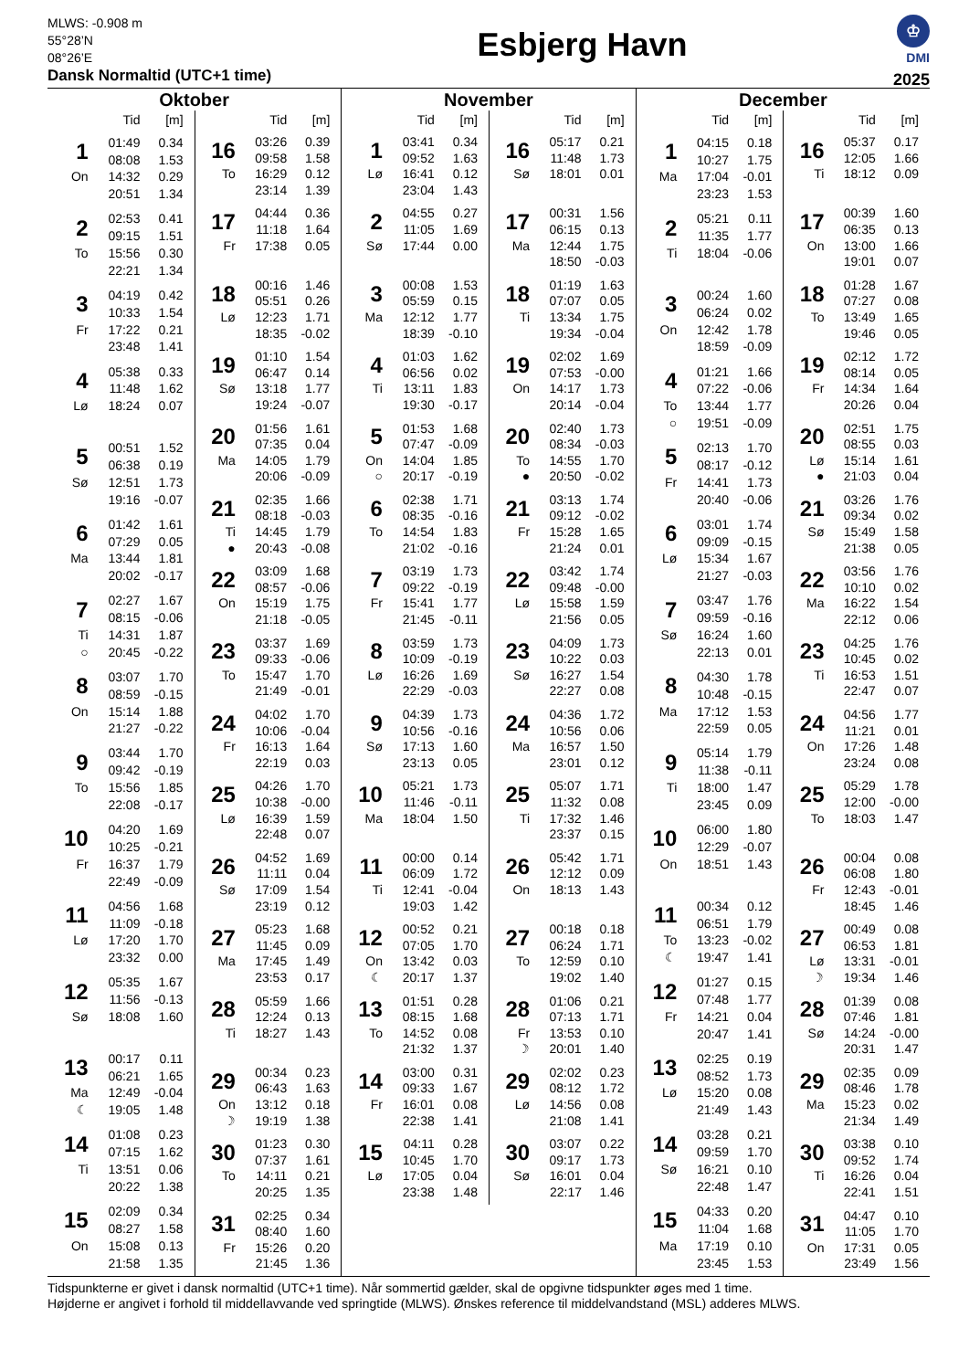MLWS: -0.908 m
55°28’N
08°26’E
Dansk Normaltid (UTC+1 time)
Esbjerg Havn
♔
DMI
2025
Oktober
| | Tid | [m] |
| --- | --- | --- |
| 1 | 01:49 | 0.34 |
| | 08:08 | 1.53 |
| On | 14:32 | 0.29 |
| | 20:51 | 1.34 |
| 2 | 02:53 | 0.41 |
| | 09:15 | 1.51 |
| To | 15:56 | 0.30 |
| | 22:21 | 1.34 |
| 3 | 04:19 | 0.42 |
| | 10:33 | 1.54 |
| Fr | 17:22 | 0.21 |
| | 23:48 | 1.41 |
| 4 | 05:38 | 0.33 |
| | 11:48 | 1.62 |
| Lø | 18:24 | 0.07 |
| 5 | 00:51 | 1.52 |
| | 06:38 | 0.19 |
| Sø | 12:51 | 1.73 |
| | 19:16 | -0.07 |
| 6 | 01:42 | 1.61 |
| | 07:29 | 0.05 |
| Ma | 13:44 | 1.81 |
| | 20:02 | -0.17 |
| 7 | 02:27 | 1.67 |
| | 08:15 | -0.06 |
| Ti | 14:31 | 1.87 |
| ○ | 20:45 | -0.22 |
| 8 | 03:07 | 1.70 |
| | 08:59 | -0.15 |
| On | 15:14 | 1.88 |
| | 21:27 | -0.22 |
| 9 | 03:44 | 1.70 |
| | 09:42 | -0.19 |
| To | 15:56 | 1.85 |
| | 22:08 | -0.17 |
| 10 | 04:20 | 1.69 |
| | 10:25 | -0.21 |
| Fr | 16:37 | 1.79 |
| | 22:49 | -0.09 |
| 11 | 04:56 | 1.68 |
| | 11:09 | -0.18 |
| Lø | 17:20 | 1.70 |
| | 23:32 | 0.00 |
| 12 | 05:35 | 1.67 |
| | 11:56 | -0.13 |
| Sø | 18:08 | 1.60 |
| 13 | 00:17 | 0.11 |
| | 06:21 | 1.65 |
| Ma | 12:49 | -0.04 |
| ☾ | 19:05 | 1.48 |
| 14 | 01:08 | 0.23 |
| | 07:15 | 1.62 |
| Ti | 13:51 | 0.06 |
| | 20:22 | 1.38 |
| 15 | 02:09 | 0.34 |
| | 08:27 | 1.58 |
| On | 15:08 | 0.13 |
| | 21:58 | 1.35 |
| | Tid | [m] |
| --- | --- | --- |
| 16 | 03:26 | 0.39 |
| | 09:58 | 1.58 |
| To | 16:29 | 0.12 |
| | 23:14 | 1.39 |
| 17 | 04:44 | 0.36 |
| | 11:18 | 1.64 |
| Fr | 17:38 | 0.05 |
| 18 | 00:16 | 1.46 |
| | 05:51 | 0.26 |
| Lø | 12:23 | 1.71 |
| | 18:35 | -0.02 |
| 19 | 01:10 | 1.54 |
| | 06:47 | 0.14 |
| Sø | 13:18 | 1.77 |
| | 19:24 | -0.07 |
| 20 | 01:56 | 1.61 |
| | 07:35 | 0.04 |
| Ma | 14:05 | 1.79 |
| | 20:06 | -0.09 |
| 21 | 02:35 | 1.66 |
| | 08:18 | -0.03 |
| Ti | 14:45 | 1.79 |
| ● | 20:43 | -0.08 |
| 22 | 03:09 | 1.68 |
| | 08:57 | -0.06 |
| On | 15:19 | 1.75 |
| | 21:18 | -0.05 |
| 23 | 03:37 | 1.69 |
| | 09:33 | -0.06 |
| To | 15:47 | 1.70 |
| | 21:49 | -0.01 |
| 24 | 04:02 | 1.70 |
| | 10:06 | -0.04 |
| Fr | 16:13 | 1.64 |
| | 22:19 | 0.03 |
| 25 | 04:26 | 1.70 |
| | 10:38 | -0.00 |
| Lø | 16:39 | 1.59 |
| | 22:48 | 0.07 |
| 26 | 04:52 | 1.69 |
| | 11:11 | 0.04 |
| Sø | 17:09 | 1.54 |
| | 23:19 | 0.12 |
| 27 | 05:23 | 1.68 |
| | 11:45 | 0.09 |
| Ma | 17:45 | 1.49 |
| | 23:53 | 0.17 |
| 28 | 05:59 | 1.66 |
| | 12:24 | 0.13 |
| Ti | 18:27 | 1.43 |
| 29 | 00:34 | 0.23 |
| | 06:43 | 1.63 |
| On | 13:12 | 0.18 |
| ☽ | 19:19 | 1.38 |
| 30 | 01:23 | 0.30 |
| | 07:37 | 1.61 |
| To | 14:11 | 0.21 |
| | 20:25 | 1.35 |
| 31 | 02:25 | 0.34 |
| | 08:40 | 1.60 |
| Fr | 15:26 | 0.20 |
| | 21:45 | 1.36 |
November
| | Tid | [m] |
| --- | --- | --- |
| 1 | 03:41 | 0.34 |
| | 09:52 | 1.63 |
| Lø | 16:41 | 0.12 |
| | 23:04 | 1.43 |
| 2 | 04:55 | 0.27 |
| | 11:05 | 1.69 |
| Sø | 17:44 | 0.00 |
| 3 | 00:08 | 1.53 |
| | 05:59 | 0.15 |
| Ma | 12:12 | 1.77 |
| | 18:39 | -0.10 |
| 4 | 01:03 | 1.62 |
| | 06:56 | 0.02 |
| Ti | 13:11 | 1.83 |
| | 19:30 | -0.17 |
| 5 | 01:53 | 1.68 |
| | 07:47 | -0.09 |
| On | 14:04 | 1.85 |
| ○ | 20:17 | -0.19 |
| 6 | 02:38 | 1.71 |
| | 08:35 | -0.16 |
| To | 14:54 | 1.83 |
| | 21:02 | -0.16 |
| 7 | 03:19 | 1.73 |
| | 09:22 | -0.19 |
| Fr | 15:41 | 1.77 |
| | 21:45 | -0.11 |
| 8 | 03:59 | 1.73 |
| | 10:09 | -0.19 |
| Lø | 16:26 | 1.69 |
| | 22:29 | -0.03 |
| 9 | 04:39 | 1.73 |
| | 10:56 | -0.16 |
| Sø | 17:13 | 1.60 |
| | 23:13 | 0.05 |
| 10 | 05:21 | 1.73 |
| | 11:46 | -0.11 |
| Ma | 18:04 | 1.50 |
| 11 | 00:00 | 0.14 |
| | 06:09 | 1.72 |
| Ti | 12:41 | -0.04 |
| | 19:03 | 1.42 |
| 12 | 00:52 | 0.21 |
| | 07:05 | 1.70 |
| On | 13:42 | 0.03 |
| ☾ | 20:17 | 1.37 |
| 13 | 01:51 | 0.28 |
| | 08:15 | 1.68 |
| To | 14:52 | 0.08 |
| | 21:32 | 1.37 |
| 14 | 03:00 | 0.31 |
| | 09:33 | 1.67 |
| Fr | 16:01 | 0.08 |
| | 22:38 | 1.41 |
| 15 | 04:11 | 0.28 |
| | 10:45 | 1.70 |
| Lø | 17:05 | 0.04 |
| | 23:38 | 1.48 |
| | Tid | [m] |
| --- | --- | --- |
| 16 | 05:17 | 0.21 |
| | 11:48 | 1.73 |
| Sø | 18:01 | 0.01 |
| 17 | 00:31 | 1.56 |
| | 06:15 | 0.13 |
| Ma | 12:44 | 1.75 |
| | 18:50 | -0.03 |
| 18 | 01:19 | 1.63 |
| | 07:07 | 0.05 |
| Ti | 13:34 | 1.75 |
| | 19:34 | -0.04 |
| 19 | 02:02 | 1.69 |
| | 07:53 | -0.00 |
| On | 14:17 | 1.73 |
| | 20:14 | -0.04 |
| 20 | 02:40 | 1.73 |
| | 08:34 | -0.03 |
| To | 14:55 | 1.70 |
| ● | 20:50 | -0.02 |
| 21 | 03:13 | 1.74 |
| | 09:12 | -0.02 |
| Fr | 15:28 | 1.65 |
| | 21:24 | 0.01 |
| 22 | 03:42 | 1.74 |
| | 09:48 | -0.00 |
| Lø | 15:58 | 1.59 |
| | 21:56 | 0.05 |
| 23 | 04:09 | 1.73 |
| | 10:22 | 0.03 |
| Sø | 16:27 | 1.54 |
| | 22:27 | 0.08 |
| 24 | 04:36 | 1.72 |
| | 10:56 | 0.06 |
| Ma | 16:57 | 1.50 |
| | 23:01 | 0.12 |
| 25 | 05:07 | 1.71 |
| | 11:32 | 0.08 |
| Ti | 17:32 | 1.46 |
| | 23:37 | 0.15 |
| 26 | 05:42 | 1.71 |
| | 12:12 | 0.09 |
| On | 18:13 | 1.43 |
| 27 | 00:18 | 0.18 |
| | 06:24 | 1.71 |
| To | 12:59 | 0.10 |
| | 19:02 | 1.40 |
| 28 | 01:06 | 0.21 |
| | 07:13 | 1.71 |
| Fr | 13:53 | 0.10 |
| ☽ | 20:01 | 1.40 |
| 29 | 02:02 | 0.23 |
| | 08:12 | 1.72 |
| Lø | 14:56 | 0.08 |
| | 21:08 | 1.41 |
| 30 | 03:07 | 0.22 |
| | 09:17 | 1.73 |
| Sø | 16:01 | 0.04 |
| | 22:17 | 1.46 |
December
| | Tid | [m] |
| --- | --- | --- |
| 1 | 04:15 | 0.18 |
| | 10:27 | 1.75 |
| Ma | 17:04 | -0.01 |
| | 23:23 | 1.53 |
| 2 | 05:21 | 0.11 |
| | 11:35 | 1.77 |
| Ti | 18:04 | -0.06 |
| 3 | 00:24 | 1.60 |
| | 06:24 | 0.02 |
| On | 12:42 | 1.78 |
| | 18:59 | -0.09 |
| 4 | 01:21 | 1.66 |
| | 07:22 | -0.06 |
| To | 13:44 | 1.77 |
| ○ | 19:51 | -0.09 |
| 5 | 02:13 | 1.70 |
| | 08:17 | -0.12 |
| Fr | 14:41 | 1.73 |
| | 20:40 | -0.06 |
| 6 | 03:01 | 1.74 |
| | 09:09 | -0.15 |
| Lø | 15:34 | 1.67 |
| | 21:27 | -0.03 |
| 7 | 03:47 | 1.76 |
| | 09:59 | -0.16 |
| Sø | 16:24 | 1.60 |
| | 22:13 | 0.01 |
| 8 | 04:30 | 1.78 |
| | 10:48 | -0.15 |
| Ma | 17:12 | 1.53 |
| | 22:59 | 0.05 |
| 9 | 05:14 | 1.79 |
| | 11:38 | -0.11 |
| Ti | 18:00 | 1.47 |
| | 23:45 | 0.09 |
| 10 | 06:00 | 1.80 |
| | 12:29 | -0.07 |
| On | 18:51 | 1.43 |
| 11 | 00:34 | 0.12 |
| | 06:51 | 1.79 |
| To | 13:23 | -0.02 |
| ☾ | 19:47 | 1.41 |
| 12 | 01:27 | 0.15 |
| | 07:48 | 1.77 |
| Fr | 14:21 | 0.04 |
| | 20:47 | 1.41 |
| 13 | 02:25 | 0.19 |
| | 08:52 | 1.73 |
| Lø | 15:20 | 0.08 |
| | 21:49 | 1.43 |
| 14 | 03:28 | 0.21 |
| | 09:59 | 1.70 |
| Sø | 16:21 | 0.10 |
| | 22:48 | 1.47 |
| 15 | 04:33 | 0.20 |
| | 11:04 | 1.68 |
| Ma | 17:19 | 0.10 |
| | 23:45 | 1.53 |
| | Tid | [m] |
| --- | --- | --- |
| 16 | 05:37 | 0.17 |
| | 12:05 | 1.66 |
| Ti | 18:12 | 0.09 |
| 17 | 00:39 | 1.60 |
| | 06:35 | 0.13 |
| On | 13:00 | 1.66 |
| | 19:01 | 0.07 |
| 18 | 01:28 | 1.67 |
| | 07:27 | 0.08 |
| To | 13:49 | 1.65 |
| | 19:46 | 0.05 |
| 19 | 02:12 | 1.72 |
| | 08:14 | 0.05 |
| Fr | 14:34 | 1.64 |
| | 20:26 | 0.04 |
| 20 | 02:51 | 1.75 |
| | 08:55 | 0.03 |
| Lø | 15:14 | 1.61 |
| ● | 21:03 | 0.04 |
| 21 | 03:26 | 1.76 |
| | 09:34 | 0.02 |
| Sø | 15:49 | 1.58 |
| | 21:38 | 0.05 |
| 22 | 03:56 | 1.76 |
| | 10:10 | 0.02 |
| Ma | 16:22 | 1.54 |
| | 22:12 | 0.06 |
| 23 | 04:25 | 1.76 |
| | 10:45 | 0.02 |
| Ti | 16:53 | 1.51 |
| | 22:47 | 0.07 |
| 24 | 04:56 | 1.77 |
| | 11:21 | 0.01 |
| On | 17:26 | 1.48 |
| | 23:24 | 0.08 |
| 25 | 05:29 | 1.78 |
| | 12:00 | -0.00 |
| To | 18:03 | 1.47 |
| 26 | 00:04 | 0.08 |
| | 06:08 | 1.80 |
| Fr | 12:43 | -0.01 |
| | 18:45 | 1.46 |
| 27 | 00:49 | 0.08 |
| | 06:53 | 1.81 |
| Lø | 13:31 | -0.01 |
| ☽ | 19:34 | 1.46 |
| 28 | 01:39 | 0.08 |
| | 07:46 | 1.81 |
| Sø | 14:24 | -0.00 |
| | 20:31 | 1.47 |
| 29 | 02:35 | 0.09 |
| | 08:46 | 1.78 |
| Ma | 15:23 | 0.02 |
| | 21:34 | 1.49 |
| 30 | 03:38 | 0.10 |
| | 09:52 | 1.74 |
| Ti | 16:26 | 0.04 |
| | 22:41 | 1.51 |
| 31 | 04:47 | 0.10 |
| | 11:05 | 1.70 |
| On | 17:31 | 0.05 |
| | 23:49 | 1.56 |
Tidspunkterne er givet i dansk normaltid (UTC+1 time). Når sommertid gælder, skal de opgivne tidspunkter øges med 1 time.
Højderne er angivet i forhold til middellavvande ved springtide (MLWS). Ønskes reference til middelvandstand (MSL) adderes MLWS.